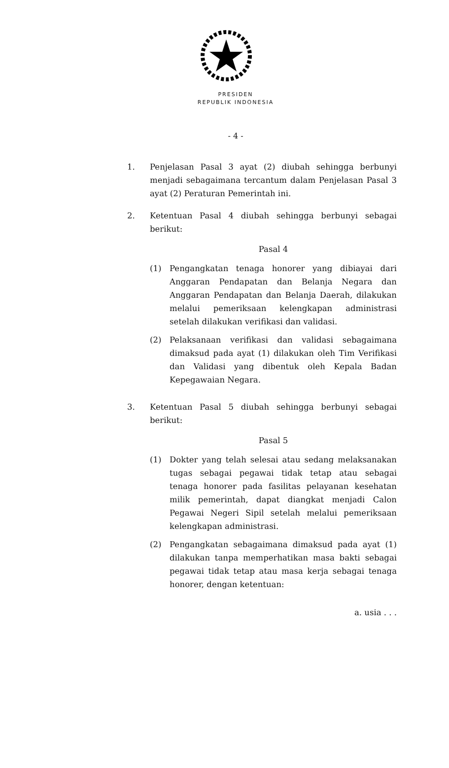PRESIDEN
REPUBLIK INDONESIA
- 4 -
1. Penjelasan Pasal 3 ayat (2) diubah sehingga berbunyi menjadi sebagaimana tercantum dalam Penjelasan Pasal 3 ayat (2) Peraturan Pemerintah ini.
2. Ketentuan Pasal 4 diubah sehingga berbunyi sebagai berikut:
Pasal 4
(1) Pengangkatan tenaga honorer yang dibiayai dari Anggaran Pendapatan dan Belanja Negara dan Anggaran Pendapatan dan Belanja Daerah, dilakukan melalui pemeriksaan kelengkapan administrasi setelah dilakukan verifikasi dan validasi.
(2) Pelaksanaan verifikasi dan validasi sebagaimana dimaksud pada ayat (1) dilakukan oleh Tim Verifikasi dan Validasi yang dibentuk oleh Kepala Badan Kepegawaian Negara.
3. Ketentuan Pasal 5 diubah sehingga berbunyi sebagai berikut:
Pasal 5
(1) Dokter yang telah selesai atau sedang melaksanakan tugas sebagai pegawai tidak tetap atau sebagai tenaga honorer pada fasilitas pelayanan kesehatan milik pemerintah, dapat diangkat menjadi Calon Pegawai Negeri Sipil setelah melalui pemeriksaan kelengkapan administrasi.
(2) Pengangkatan sebagaimana dimaksud pada ayat (1) dilakukan tanpa memperhatikan masa bakti sebagai pegawai tidak tetap atau masa kerja sebagai tenaga honorer, dengan ketentuan:
a. usia . . .